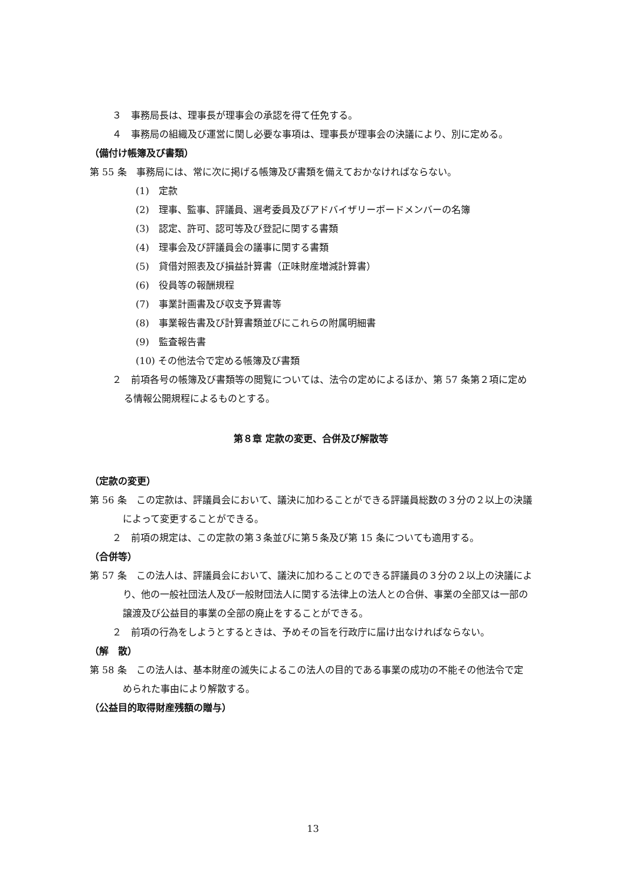３　事務局長は、理事長が理事会の承認を得て任免する。
４　事務局の組織及び運営に関し必要な事項は、理事長が理事会の決議により、別に定める。
（備付け帳簿及び書類）
第 55 条　事務局には、常に次に掲げる帳簿及び書類を備えておかなければならない。
(1)　定款
(2)　理事、監事、評議員、選考委員及びアドバイザリーボードメンバーの名簿
(3)　認定、許可、認可等及び登記に関する書類
(4)　理事会及び評議員会の議事に関する書類
(5)　貸借対照表及び損益計算書（正味財産増減計算書）
(6)　役員等の報酬規程
(7)　事業計画書及び収支予算書等
(8)　事業報告書及び計算書類並びにこれらの附属明細書
(9)　監査報告書
(10) その他法令で定める帳簿及び書類
２　前項各号の帳簿及び書類等の閲覧については、法令の定めによるほか、第 57 条第２項に定める情報公開規程によるものとする。
第８章 定款の変更、合併及び解散等
（定款の変更）
第 56 条　この定款は、評議員会において、議決に加わることができる評議員総数の３分の２以上の決議によって変更することができる。
２　前項の規定は、この定款の第３条並びに第５条及び第 15 条についても適用する。
（合併等）
第 57 条　この法人は、評議員会において、議決に加わることのできる評議員の３分の２以上の決議により、他の一般社団法人及び一般財団法人に関する法律上の法人との合併、事業の全部又は一部の譲渡及び公益目的事業の全部の廃止をすることができる。
２　前項の行為をしようとするときは、予めその旨を行政庁に届け出なければならない。
（解　散）
第 58 条　この法人は、基本財産の滅失によるこの法人の目的である事業の成功の不能その他法令で定められた事由により解散する。
（公益目的取得財産残額の贈与）
13